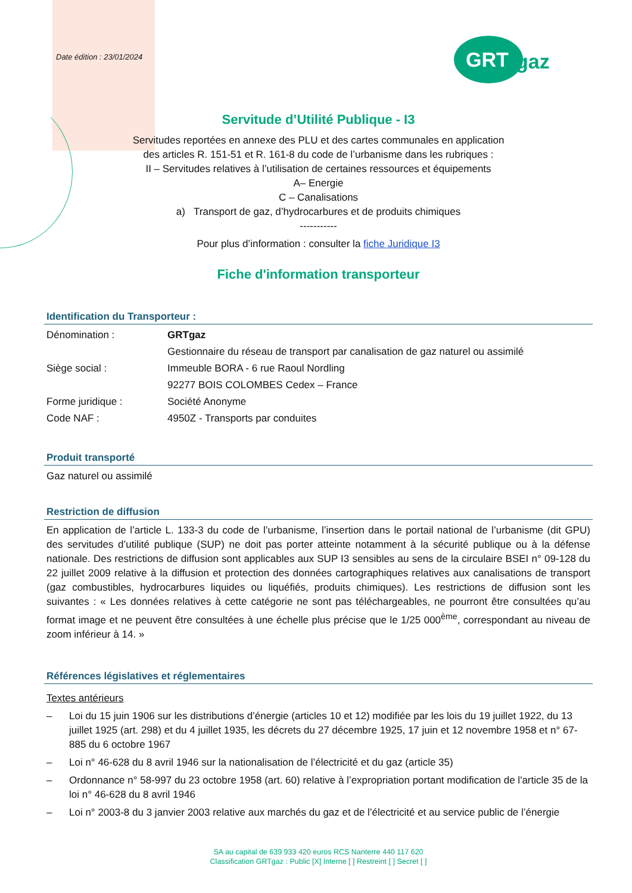Date édition : 23/01/2024
GRT
gaz
Servitude d’Utilité Publique - I3
Servitudes reportées en annexe des PLU et des cartes communales en application
des articles R. 151-51 et R. 161-8 du code de l’urbanisme dans les rubriques :
II – Servitudes relatives à l’utilisation de certaines ressources et équipements
A– Energie
C – Canalisations
a) Transport de gaz, d’hydrocarbures et de produits chimiques
-----------
Pour plus d’information : consulter la fiche Juridique I3
Fiche d'information transporteur
Identification du Transporteur :
| Dénomination : | GRTgaz |
| | Gestionnaire du réseau de transport par canalisation de gaz naturel ou assimilé |
| Siège social : | Immeuble BORA - 6 rue Raoul Nordling |
| | 92277 BOIS COLOMBES Cedex – France |
| Forme juridique : | Société Anonyme |
| Code NAF : | 4950Z - Transports par conduites |
Produit transporté
Gaz naturel ou assimilé
Restriction de diffusion
En application de l’article L. 133-3 du code de l’urbanisme, l’insertion dans le portail national de l’urbanisme (dit GPU) des servitudes d’utilité publique (SUP) ne doit pas porter atteinte notamment à la sécurité publique ou à la défense nationale. Des restrictions de diffusion sont applicables aux SUP I3 sensibles au sens de la circulaire BSEI n° 09-128 du 22 juillet 2009 relative à la diffusion et protection des données cartographiques relatives aux canalisations de transport (gaz combustibles, hydrocarbures liquides ou liquéfiés, produits chimiques). Les restrictions de diffusion sont les suivantes : « Les données relatives à cette catégorie ne sont pas téléchargeables, ne pourront être consultées qu’au format image et ne peuvent être consultées à une échelle plus précise que le 1/25 000<sup>ème</sup>, correspondant au niveau de zoom inférieur à 14. »
Références législatives et réglementaires
Textes antérieurs
– Loi du 15 juin 1906 sur les distributions d’énergie (articles 10 et 12) modifiée par les lois du 19 juillet 1922, du 13 juillet 1925 (art. 298) et du 4 juillet 1935, les décrets du 27 décembre 1925, 17 juin et 12 novembre 1958 et n° 67-885 du 6 octobre 1967
– Loi n° 46-628 du 8 avril 1946 sur la nationalisation de l’électricité et du gaz (article 35)
– Ordonnance n° 58-997 du 23 octobre 1958 (art. 60) relative à l’expropriation portant modification de l'article 35 de la loi n° 46-628 du 8 avril 1946
– Loi n° 2003-8 du 3 janvier 2003 relative aux marchés du gaz et de l’électricité et au service public de l’énergie
SA au capital de 639 933 420 euros RCS Nanterre 440 117 620
Classification GRTgaz : Public [X] Interne [ ] Restreint [ ] Secret [ ]